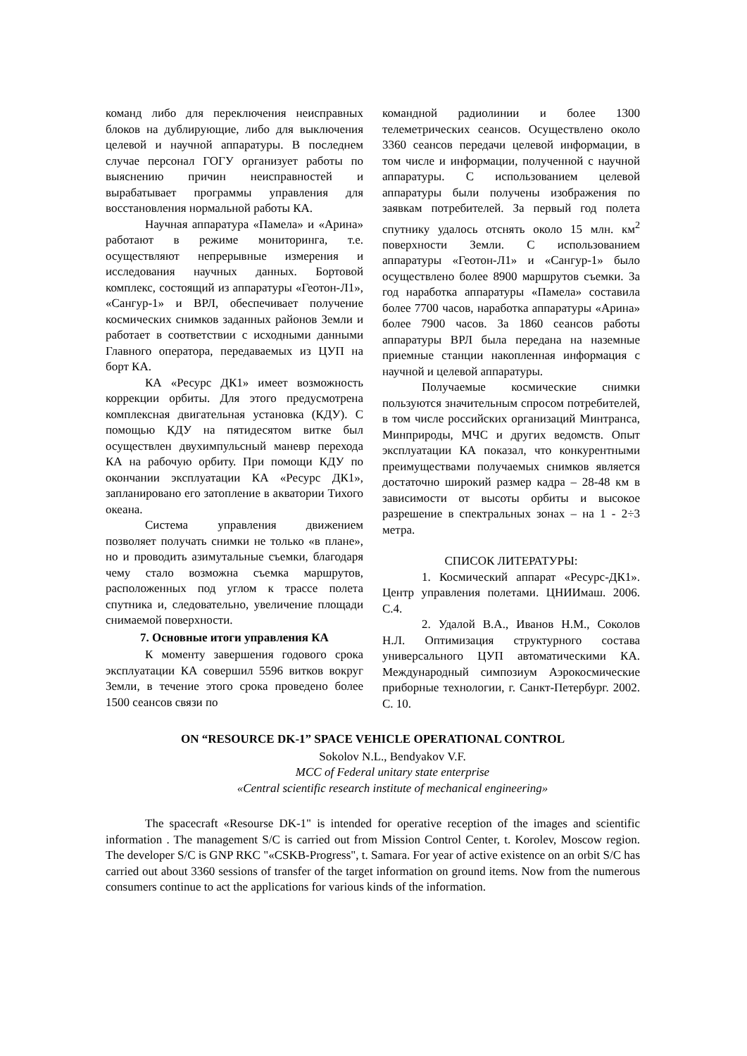команд либо для переключения неисправных блоков на дублирующие, либо для выключения целевой и научной аппаратуры. В последнем случае персонал ГОГУ организует работы по выяснению причин неисправностей и вырабатывает программы управления для восстановления нормальной работы КА.
Научная аппаратура «Памела» и «Арина» работают в режиме мониторинга, т.е. осуществляют непрерывные измерения и исследования научных данных. Бортовой комплекс, состоящий из аппаратуры «Геотон-Л1», «Сангур-1» и ВРЛ, обеспечивает получение космических снимков заданных районов Земли и работает в соответствии с исходными данными Главного оператора, передаваемых из ЦУП на борт КА.
КА «Ресурс ДК1» имеет возможность коррекции орбиты. Для этого предусмотрена комплексная двигательная установка (КДУ). С помощью КДУ на пятидесятом витке был осуществлен двухимпульсный маневр перехода КА на рабочую орбиту. При помощи КДУ по окончании эксплуатации КА «Ресурс ДК1», запланировано его затопление в акватории Тихого океана.
Система управления движением позволяет получать снимки не только «в плане», но и проводить азимутальные съемки, благодаря чему стало возможна съемка маршрутов, расположенных под углом к трассе полета спутника и, следовательно, увеличение площади снимаемой поверхности.
7. Основные итоги управления КА
К моменту завершения годового срока эксплуатации КА совершил 5596 витков вокруг Земли, в течение этого срока проведено более 1500 сеансов связи по
командной радиолинии и более 1300 телеметрических сеансов. Осуществлено около 3360 сеансов передачи целевой информации, в том числе и информации, полученной с научной аппаратуры. С использованием целевой аппаратуры были получены изображения по заявкам потребителей. За первый год полета спутнику удалось отснять около 15 млн. км<sup>2</sup> поверхности Земли. С использованием аппаратуры «Геотон-Л1» и «Сангур-1» было осуществлено более 8900 маршрутов съемки. За год наработка аппаратуры «Памела» составила более 7700 часов, наработка аппаратуры «Арина» более 7900 часов. За 1860 сеансов работы аппаратуры ВРЛ была передана на наземные приемные станции накопленная информация с научной и целевой аппаратуры.
Получаемые космические снимки пользуются значительным спросом потребителей, в том числе российских организаций Минтранса, Минприроды, МЧС и других ведомств. Опыт эксплуатации КА показал, что конкурентными преимуществами получаемых снимков является достаточно широкий размер кадра – 28-48 км в зависимости от высоты орбиты и высокое разрешение в спектральных зонах – на 1 - 2÷3 метра.
СПИСОК ЛИТЕРАТУРЫ:
1. Космический аппарат «Ресурс-ДК1». Центр управления полетами. ЦНИИмаш. 2006. С.4.
2. Удалой В.А., Иванов Н.М., Соколов Н.Л. Оптимизация структурного состава универсального ЦУП автоматическими КА. Международный симпозиум Аэрокосмические приборные технологии, г. Санкт-Петербург. 2002. С. 10.
ON “RESOURCE DK-1” SPACE VEHICLE OPERATIONAL CONTROL
Sokolov N.L., Bendyakov V.F.
MCC of Federal unitary state enterprise
«Central scientific research institute of mechanical engineering»
The spacecraft «Resourse DK-1" is intended for operative reception of the images and scientific information . The management S/C is carried out from Mission Control Center, t. Korolev, Moscow region. The developer S/C is GNP RKC "«CSKB-Progress", t. Samara. For year of active existence on an orbit S/C has carried out about 3360 sessions of transfer of the target information on ground items. Now from the numerous consumers continue to act the applications for various kinds of the information.